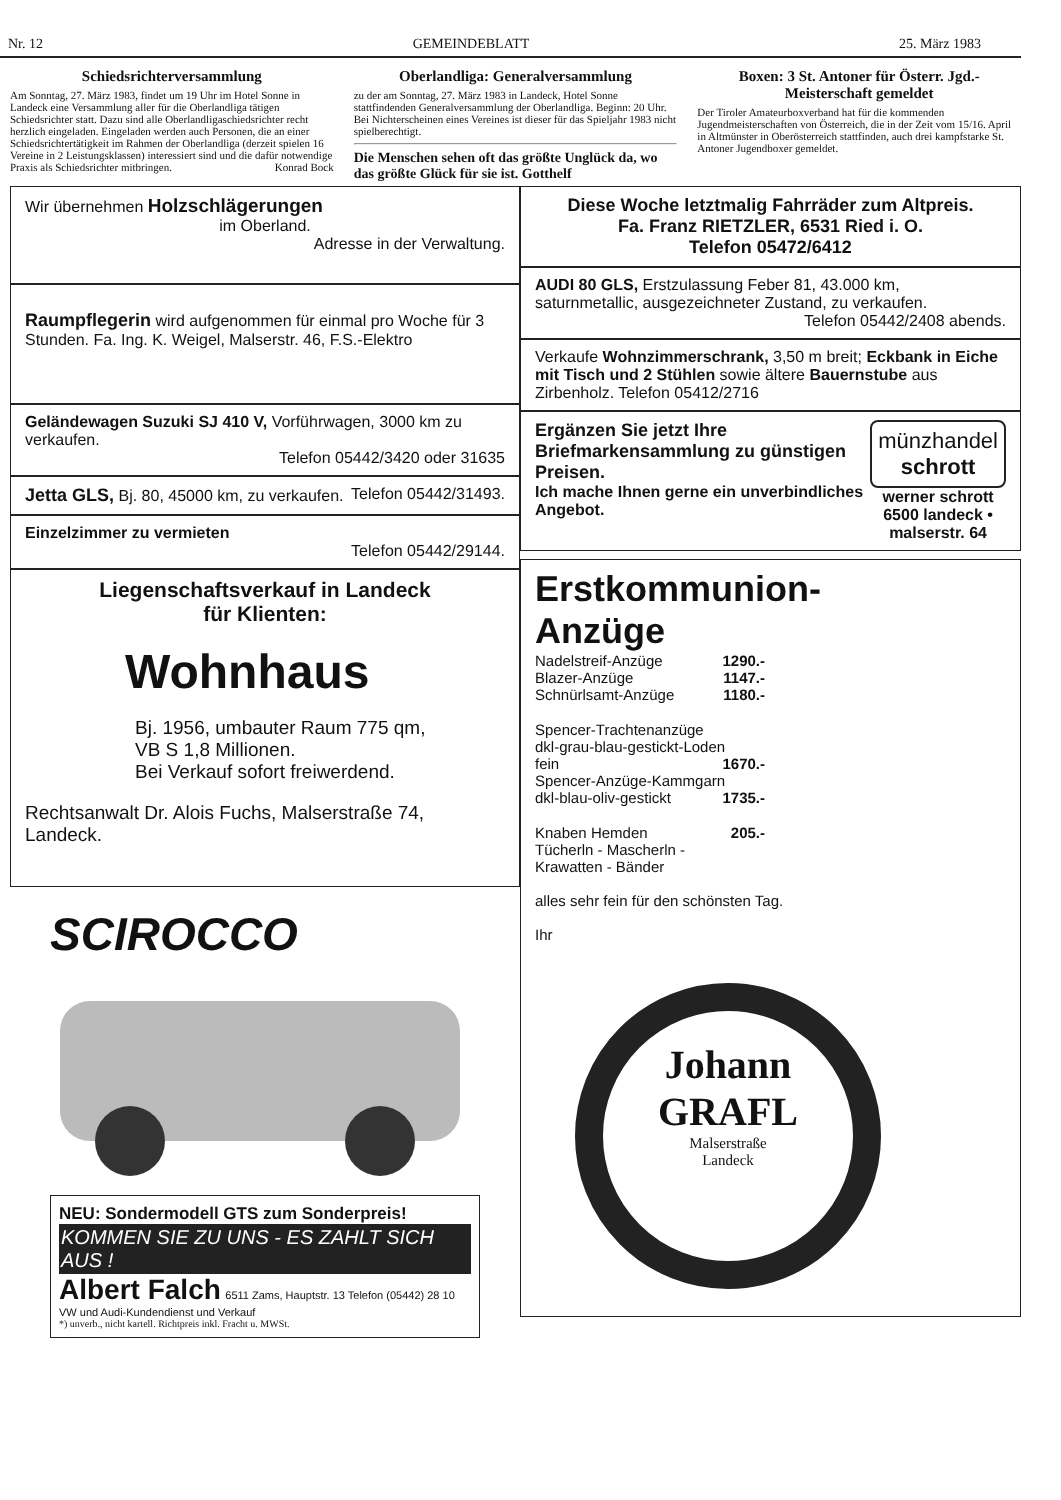Nr. 12 GEMEINDEBLATT 25. März 1983
Schiedsrichterversammlung
Am Sonntag, 27. März 1983, findet um 19 Uhr im Hotel Sonne in Landeck eine Versammlung aller für die Oberlandliga tätigen Schiedsrichter statt. Dazu sind alle Oberlandligaschiedsrichter recht herzlich eingeladen. Eingeladen werden auch Personen, die an einer Schiedsrichtertätigkeit im Rahmen der Oberlandliga (derzeit spielen 16 Vereine in 2 Leistungsklassen) interessiert sind und die dafür notwendige Praxis als Schiedsrichter mitbringen. Konrad Bock
Oberlandliga: Generalversammlung
zu der am Sonntag, 27. März 1983 in Landeck, Hotel Sonne stattfindenden Generalversammlung der Oberlandliga. Beginn: 20 Uhr.
Bei Nichterscheinen eines Vereines ist dieser für das Spieljahr 1983 nicht spielberechtigt.
Die Menschen sehen oft das größte Unglück da, wo das größte Glück für sie ist. Gotthelf
Boxen: 3 St. Antoner für Österr. Jgd.-Meisterschaft gemeldet
Der Tiroler Amateurboxverband hat für die kommenden Jugendmeisterschaften von Österreich, die in der Zeit vom 15/16. April in Altmünster in Oberösterreich stattfinden, auch drei kampfstarke St. Antoner Jugendboxer gemeldet.
Wir übernehmen Holzschlägerungen
im Oberland.
Adresse in der Verwaltung.
Raumpflegerin wird aufgenommen für einmal pro Woche für 3 Stunden. Fa. Ing. K. Weigel, Malserstr. 46, F.S.-Elektro
Geländewagen Suzuki SJ 410 V, Vorführwagen, 3000 km zu verkaufen.
Telefon 05442/3420 oder 31635
Jetta GLS, Bj. 80, 45000 km, zu verkaufen. Telefon 05442/31493.
Einzelzimmer zu vermieten
Telefon 05442/29144.
Liegenschaftsverkauf in Landeck
für Klienten:
Wohnhaus
Bj. 1956, umbauter Raum 775 qm,
VB S 1,8 Millionen.
Bei Verkauf sofort freiwerdend.
Rechtsanwalt Dr. Alois Fuchs, Malserstraße 74, Landeck.
SCIROCCO
NEU: Sondermodell GTS zum Sonderpreis!
KOMMEN SIE ZU UNS - ES ZAHLT SICH AUS !
Albert Falch 6511 Zams, Hauptstr. 13 Telefon (05442) 28 10
VW und Audi-Kundendienst und Verkauf
*) unverb., nicht kartell. Richtpreis inkl. Fracht u. MWSt.
Diese Woche letztmalig Fahrräder zum Altpreis.
Fa. Franz RIETZLER, 6531 Ried i. O.
Telefon 05472/6412
AUDI 80 GLS, Erstzulassung Feber 81, 43.000 km, saturnmetallic, ausgezeichneter Zustand, zu verkaufen.
Telefon 05442/2408 abends.
Verkaufe Wohnzimmerschrank, 3,50 m breit; Eckbank in Eiche mit Tisch und 2 Stühlen sowie ältere Bauernstube aus Zirbenholz. Telefon 05412/2716
Ergänzen Sie jetzt Ihre Briefmarkensammlung zu günstigen Preisen.
Ich mache Ihnen gerne ein unverbindliches Angebot.
münzhandel schrott
werner schrott
6500 landeck • malserstr. 64
Erstkommunion-
Anzüge
Nadelstreif-Anzüge 1290.-
Blazer-Anzüge 1147.-
Schnürlsamt-Anzüge 1180.-
Spencer-Trachtenanzüge
dkl-grau-blau-gestickt-Loden
fein 1670.-
Spencer-Anzüge-Kammgarn
dkl-blau-oliv-gestickt 1735.-
Knaben Hemden 205.-
Tücherln - Mascherln -
Krawatten - Bänder
alles sehr fein für den schönsten Tag.
Ihr
Johann
GRAFL
Malserstraße
Landeck